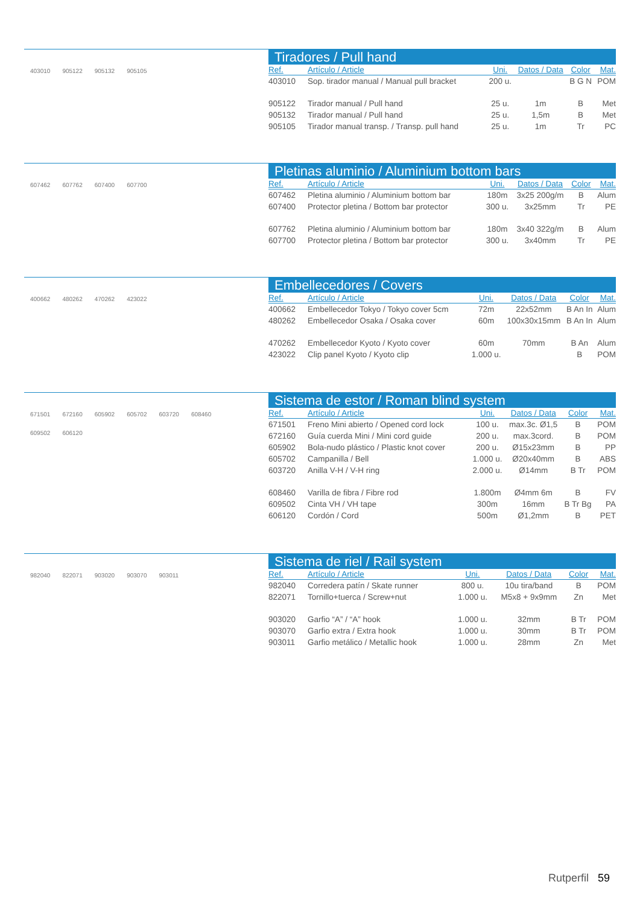403010 905122 905132 905105
Tiradores / Pull hand
| Ref. | Artículo / Article | Uni. | Datos / Data | Color | Mat. |
| --- | --- | --- | --- | --- | --- |
| 403010 | Sop. tirador manual / Manual pull bracket | 200 u. | | B G N | POM |
| 905122 | Tirador manual / Pull hand | 25 u. | 1m | B | Met |
| 905132 | Tirador manual / Pull hand | 25 u. | 1,5m | B | Met |
| 905105 | Tirador manual transp. / Transp. pull hand | 25 u. | 1m | Tr | PC |
607462 607762 607400 607700
Pletinas aluminio / Aluminium bottom bars
| Ref. | Artículo / Article | Uni. | Datos / Data | Color | Mat. |
| --- | --- | --- | --- | --- | --- |
| 607462 | Pletina aluminio / Aluminium bottom bar | 180m | 3x25 200g/m | B | Alum |
| 607400 | Protector pletina / Bottom bar protector | 300 u. | 3x25mm | Tr | PE |
| 607762 | Pletina aluminio / Aluminium bottom bar | 180m | 3x40 322g/m | B | Alum |
| 607700 | Protector pletina / Bottom bar protector | 300 u. | 3x40mm | Tr | PE |
400662 480262 470262 423022
Embellecedores / Covers
| Ref. | Artículo / Article | Uni. | Datos / Data | Color | Mat. |
| --- | --- | --- | --- | --- | --- |
| 400662 | Embellecedor Tokyo / Tokyo cover 5cm | 72m | 22x52mm | B An In | Alum |
| 480262 | Embellecedor Osaka / Osaka cover | 60m | 100x30x15mm | B An In | Alum |
| 470262 | Embellecedor Kyoto / Kyoto cover | 60m | 70mm | B An | Alum |
| 423022 | Clip panel Kyoto / Kyoto clip | 1.000 u. | | B | POM |
671501 672160 605902 605702 603720 608460 609502 606120
Sistema de estor / Roman blind system
| Ref. | Artículo / Article | Uni. | Datos / Data | Color | Mat. |
| --- | --- | --- | --- | --- | --- |
| 671501 | Freno Mini abierto / Opened cord lock | 100 u. | max.3c. Ø1,5 | B | POM |
| 672160 | Guía cuerda Mini / Mini cord guide | 200 u. | max.3cord. | B | POM |
| 605902 | Bola-nudo plástico / Plastic knot cover | 200 u. | Ø15x23mm | B | PP |
| 605702 | Campanilla / Bell | 1.000 u. | Ø20x40mm | B | ABS |
| 603720 | Anilla V-H / V-H ring | 2.000 u. | Ø14mm | B Tr | POM |
| 608460 | Varilla de fibra / Fibre rod | 1.800m | Ø4mm 6m | B | FV |
| 609502 | Cinta VH / VH tape | 300m | 16mm | B Tr Bg | PA |
| 606120 | Cordón / Cord | 500m | Ø1,2mm | B | PET |
982040 822071 903020 903070 903011
Sistema de riel / Rail system
| Ref. | Artículo / Article | Uni. | Datos / Data | Color | Mat. |
| --- | --- | --- | --- | --- | --- |
| 982040 | Corredera patín / Skate runner | 800 u. | 10u tira/band | B | POM |
| 822071 | Tornillo+tuerca / Screw+nut | 1.000 u. | M5x8 + 9x9mm | Zn | Met |
| 903020 | Garfio “A” / “A” hook | 1.000 u. | 32mm | B Tr | POM |
| 903070 | Garfio extra / Extra hook | 1.000 u. | 30mm | B Tr | POM |
| 903011 | Garfio metálico / Metallic hook | 1.000 u. | 28mm | Zn | Met |
Rutperfil 59